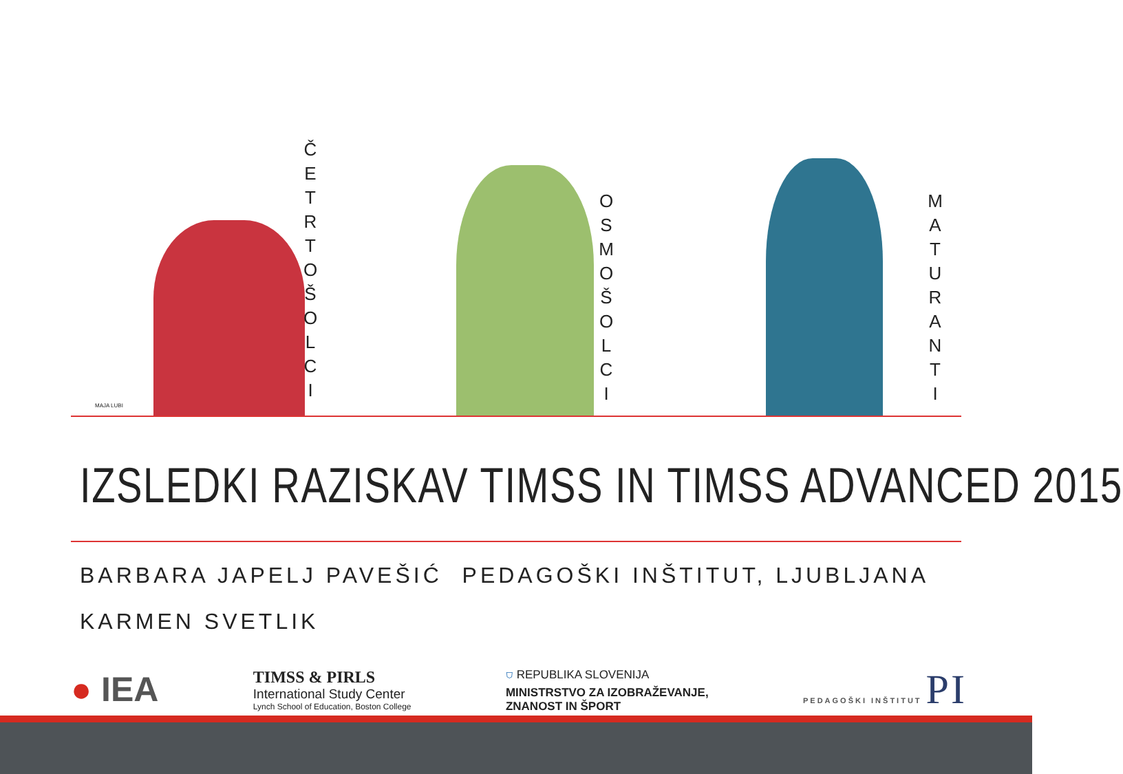MAJA LUBI
Č
E
T
R
T
O
Š
O
L
C
I
O
S
M
O
Š
O
L
C
I
M
A
T
U
R
A
N
T
I
IZSLEDKI RAZISKAV TIMSS IN TIMSS ADVANCED 2015
BARBARA JAPELJ PAVEŠIĆ
KARMEN SVETLIK
PEDAGOŠKI INŠTITUT, LJUBLJANA
● IEA
TIMSS & PIRLS
International Study Center
Lynch School of Education, Boston College
⛉ REPUBLIKA SLOVENIJA
MINISTRSTVO ZA IZOBRAŽEVANJE,
ZNANOST IN ŠPORT
PEDAGOŠKI INŠTITUT PI